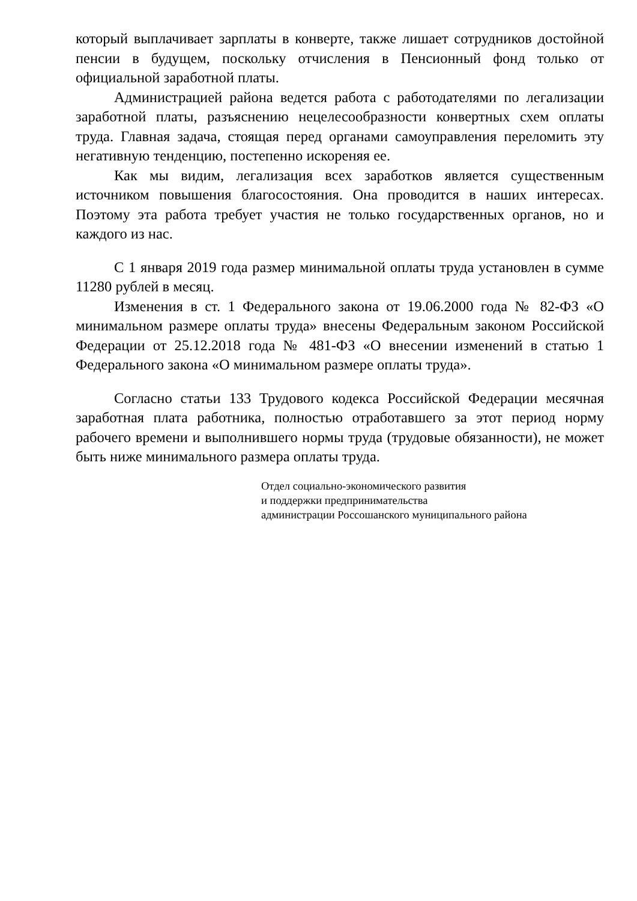который выплачивает зарплаты в конверте, также лишает сотрудников достойной пенсии в будущем, поскольку отчисления в Пенсионный фонд только от официальной заработной платы.
Администрацией района ведется работа с работодателями по легализации заработной платы, разъяснению нецелесообразности конвертных схем оплаты труда. Главная задача, стоящая перед органами самоуправления переломить эту негативную тенденцию, постепенно искореняя ее.
Как мы видим, легализация всех заработков является существенным источником повышения благосостояния. Она проводится в наших интересах. Поэтому эта работа требует участия не только государственных органов, но и каждого из нас.
С 1 января 2019 года размер минимальной оплаты труда установлен в сумме 11280 рублей в месяц.
Изменения в ст. 1 Федерального закона от 19.06.2000 года № 82-ФЗ «О минимальном размере оплаты труда» внесены Федеральным законом Российской Федерации от 25.12.2018 года № 481-ФЗ «О внесении изменений в статью 1 Федерального закона «О минимальном размере оплаты труда».
Согласно статьи 133 Трудового кодекса Российской Федерации месячная заработная плата работника, полностью отработавшего за этот период норму рабочего времени и выполнившего нормы труда (трудовые обязанности), не может быть ниже минимального размера оплаты труда.
Отдел социально-экономического развития
и поддержки предпринимательства
администрации Россошанского муниципального района